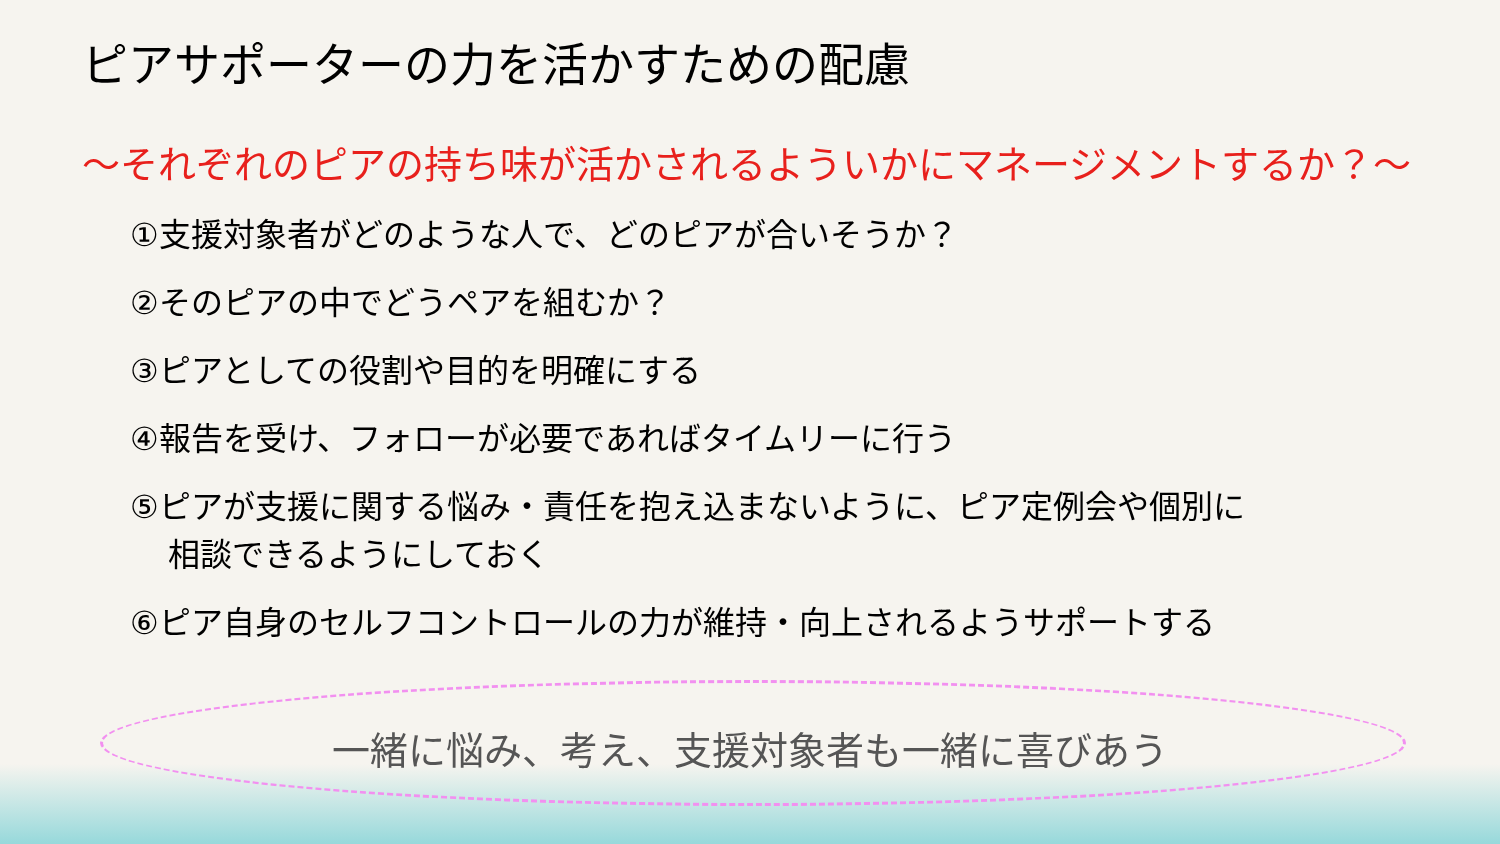ピアサポーターの力を活かすための配慮
～それぞれのピアの持ち味が活かされるよういかにマネージメントするか？～
①支援対象者がどのような人で、どのピアが合いそうか？
②そのピアの中でどうペアを組むか？
③ピアとしての役割や目的を明確にする
④報告を受け、フォローが必要であればタイムリーに行う
⑤ピアが支援に関する悩み・責任を抱え込まないように、ピア定例会や個別に
相談できるようにしておく
⑥ピア自身のセルフコントロールの力が維持・向上されるようサポートする
一緒に悩み、考え、支援対象者も一緒に喜びあう